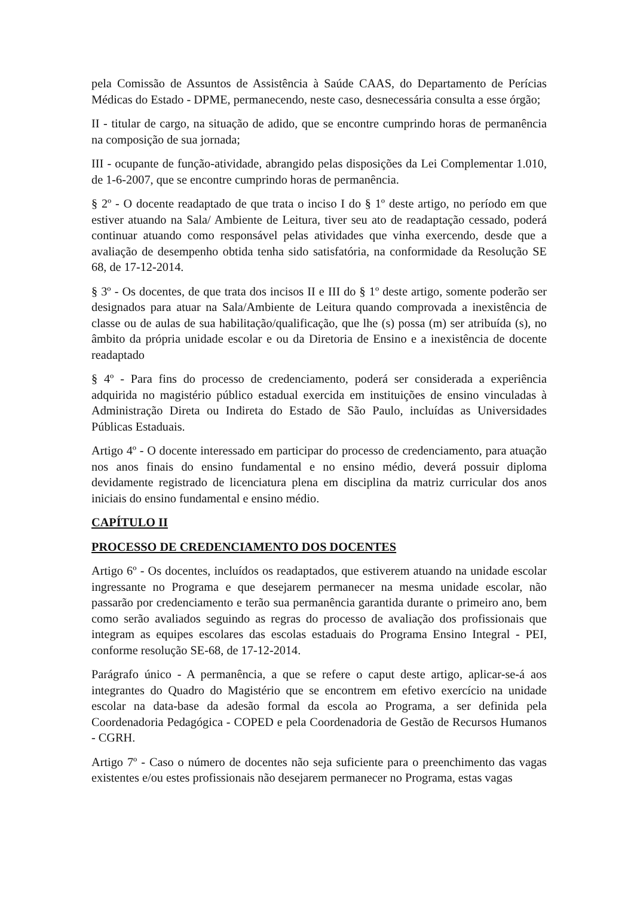pela Comissão de Assuntos de Assistência à Saúde CAAS, do Departamento de Perícias Médicas do Estado - DPME, permanecendo, neste caso, desnecessária consulta a esse órgão;
II - titular de cargo, na situação de adido, que se encontre cumprindo horas de permanência na composição de sua jornada;
III - ocupante de função-atividade, abrangido pelas disposições da Lei Complementar 1.010, de 1-6-2007, que se encontre cumprindo horas de permanência.
§ 2º - O docente readaptado de que trata o inciso I do § 1º deste artigo, no período em que estiver atuando na Sala/ Ambiente de Leitura, tiver seu ato de readaptação cessado, poderá continuar atuando como responsável pelas atividades que vinha exercendo, desde que a avaliação de desempenho obtida tenha sido satisfatória, na conformidade da Resolução SE 68, de 17-12-2014.
§ 3º - Os docentes, de que trata dos incisos II e III do § 1º deste artigo, somente poderão ser designados para atuar na Sala/Ambiente de Leitura quando comprovada a inexistência de classe ou de aulas de sua habilitação/qualificação, que lhe (s) possa (m) ser atribuída (s), no âmbito da própria unidade escolar e ou da Diretoria de Ensino e a inexistência de docente readaptado
§ 4º - Para fins do processo de credenciamento, poderá ser considerada a experiência adquirida no magistério público estadual exercida em instituições de ensino vinculadas à Administração Direta ou Indireta do Estado de São Paulo, incluídas as Universidades Públicas Estaduais.
Artigo 4º - O docente interessado em participar do processo de credenciamento, para atuação nos anos finais do ensino fundamental e no ensino médio, deverá possuir diploma devidamente registrado de licenciatura plena em disciplina da matriz curricular dos anos iniciais do ensino fundamental e ensino médio.
CAPÍTULO II
PROCESSO DE CREDENCIAMENTO DOS DOCENTES
Artigo 6º - Os docentes, incluídos os readaptados, que estiverem atuando na unidade escolar ingressante no Programa e que desejarem permanecer na mesma unidade escolar, não passarão por credenciamento e terão sua permanência garantida durante o primeiro ano, bem como serão avaliados seguindo as regras do processo de avaliação dos profissionais que integram as equipes escolares das escolas estaduais do Programa Ensino Integral - PEI, conforme resolução SE-68, de 17-12-2014.
Parágrafo único - A permanência, a que se refere o caput deste artigo, aplicar-se-á aos integrantes do Quadro do Magistério que se encontrem em efetivo exercício na unidade escolar na data-base da adesão formal da escola ao Programa, a ser definida pela Coordenadoria Pedagógica - COPED e pela Coordenadoria de Gestão de Recursos Humanos - CGRH.
Artigo 7º - Caso o número de docentes não seja suficiente para o preenchimento das vagas existentes e/ou estes profissionais não desejarem permanecer no Programa, estas vagas